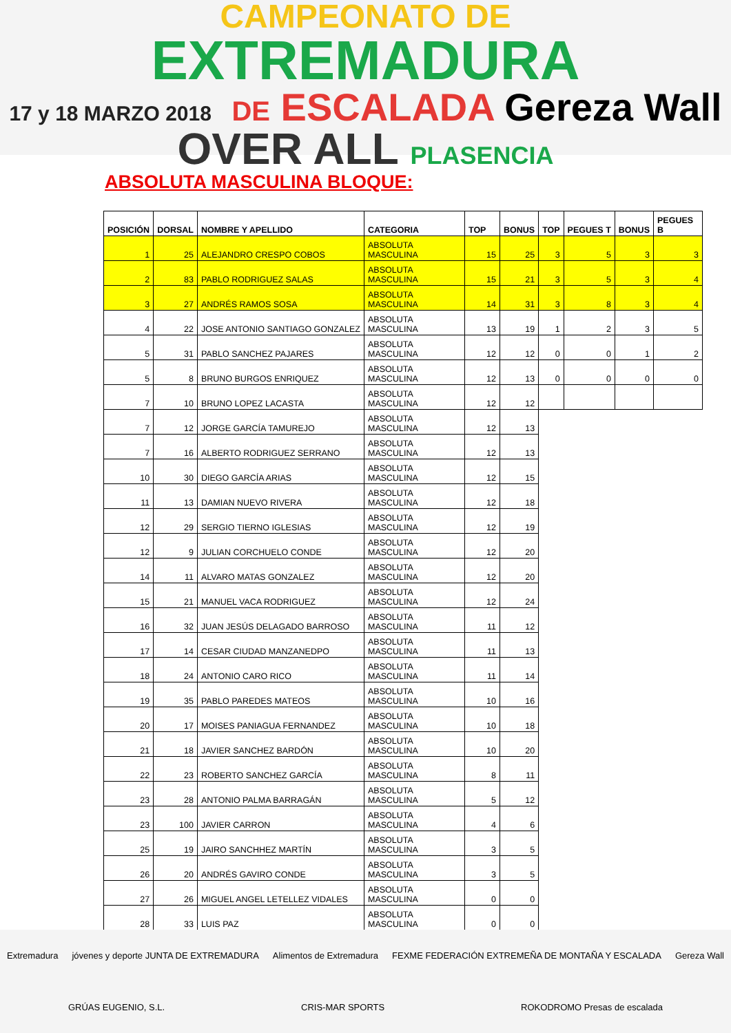CAMPEONATO DE
EXTREMADURA
17 y 18 MARZO 2018 DE ESCALADA Gereza Wall
OVER ALL PLASENCIA
ABSOLUTA MASCULINA BLOQUE:
| POSICIÓN | DORSAL | NOMBRE Y APELLIDO | CATEGORIA | TOP | BONUS | TOP | PEGUES T | BONUS | PEGUES B |
| --- | --- | --- | --- | --- | --- | --- | --- | --- | --- |
| 1 | 25 | ALEJANDRO CRESPO COBOS | ABSOLUTA MASCULINA | 15 | 25 | 3 | 5 | 3 | 3 |
| 2 | 83 | PABLO RODRIGUEZ SALAS | ABSOLUTA MASCULINA | 15 | 21 | 3 | 5 | 3 | 4 |
| 3 | 27 | ANDRÉS RAMOS SOSA | ABSOLUTA MASCULINA | 14 | 31 | 3 | 8 | 3 | 4 |
| 4 | 22 | JOSE ANTONIO SANTIAGO GONZALEZ | ABSOLUTA MASCULINA | 13 | 19 | 1 | 2 | 3 | 5 |
| 5 | 31 | PABLO SANCHEZ PAJARES | ABSOLUTA MASCULINA | 12 | 12 | 0 | 0 | 1 | 2 |
| 5 | 8 | BRUNO BURGOS ENRIQUEZ | ABSOLUTA MASCULINA | 12 | 13 | 0 | 0 | 0 | 0 |
| 7 | 10 | BRUNO LOPEZ LACASTA | ABSOLUTA MASCULINA | 12 | 12 | | | | |
| 7 | 12 | JORGE GARCÍA TAMUREJO | ABSOLUTA MASCULINA | 12 | 13 | | | | |
| 7 | 16 | ALBERTO RODRIGUEZ SERRANO | ABSOLUTA MASCULINA | 12 | 13 | | | | |
| 10 | 30 | DIEGO GARCÍA ARIAS | ABSOLUTA MASCULINA | 12 | 15 | | | | |
| 11 | 13 | DAMIAN NUEVO RIVERA | ABSOLUTA MASCULINA | 12 | 18 | | | | |
| 12 | 29 | SERGIO TIERNO IGLESIAS | ABSOLUTA MASCULINA | 12 | 19 | | | | |
| 12 | 9 | JULIAN CORCHUELO CONDE | ABSOLUTA MASCULINA | 12 | 20 | | | | |
| 14 | 11 | ALVARO MATAS GONZALEZ | ABSOLUTA MASCULINA | 12 | 20 | | | | |
| 15 | 21 | MANUEL VACA RODRIGUEZ | ABSOLUTA MASCULINA | 12 | 24 | | | | |
| 16 | 32 | JUAN JESÚS DELAGADO BARROSO | ABSOLUTA MASCULINA | 11 | 12 | | | | |
| 17 | 14 | CESAR CIUDAD MANZANEDPO | ABSOLUTA MASCULINA | 11 | 13 | | | | |
| 18 | 24 | ANTONIO CARO RICO | ABSOLUTA MASCULINA | 11 | 14 | | | | |
| 19 | 35 | PABLO PAREDES MATEOS | ABSOLUTA MASCULINA | 10 | 16 | | | | |
| 20 | 17 | MOISES PANIAGUA FERNANDEZ | ABSOLUTA MASCULINA | 10 | 18 | | | | |
| 21 | 18 | JAVIER SANCHEZ BARDÓN | ABSOLUTA MASCULINA | 10 | 20 | | | | |
| 22 | 23 | ROBERTO SANCHEZ GARCÍA | ABSOLUTA MASCULINA | 8 | 11 | | | | |
| 23 | 28 | ANTONIO PALMA BARRAGÁN | ABSOLUTA MASCULINA | 5 | 12 | | | | |
| 23 | 100 | JAVIER CARRON | ABSOLUTA MASCULINA | 4 | 6 | | | | |
| 25 | 19 | JAIRO SANCHHEZ MARTÍN | ABSOLUTA MASCULINA | 3 | 5 | | | | |
| 26 | 20 | ANDRÉS GAVIRO CONDE | ABSOLUTA MASCULINA | 3 | 5 | | | | |
| 27 | 26 | MIGUEL ANGEL LETELLEZ VIDALES | ABSOLUTA MASCULINA | 0 | 0 | | | | |
| 28 | 33 | LUIS PAZ | ABSOLUTA MASCULINA | 0 | 0 | | | | |
Extremadura jóvenes y deporte JUNTA DE EXTREMADURA Alimentos de Extremadura FEXME FEDERACIÓN EXTREMEÑA DE MONTAÑA Y ESCALADA Gereza Wall GRÚAS EUGENIO, S.L. CRIS-MAR SPORTS ROKODROMO Presas de escalada